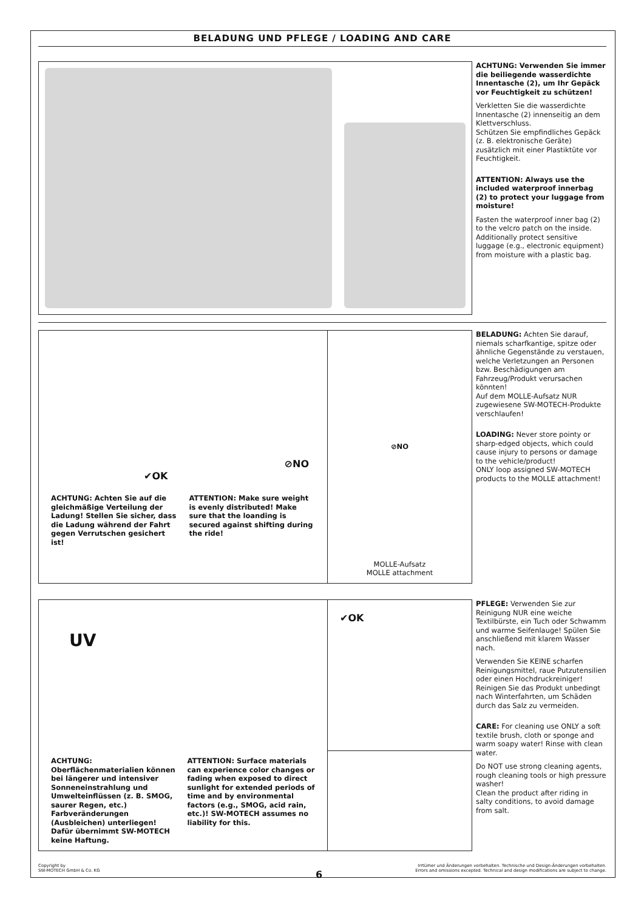BELADUNG UND PFLEGE / LOADING AND CARE
ACHTUNG: Verwenden Sie immer die beiliegende wasserdichte Innentasche (2), um Ihr Gepäck vor Feuchtigkeit zu schützen!
Verkletten Sie die wasserdichte Innentasche (2) innenseitig an dem Klettverschluss.
Schützen Sie empfindliches Gepäck (z. B. elektronische Geräte) zusätzlich mit einer Plastiktüte vor Feuchtigkeit.
ATTENTION: Always use the included waterproof innerbag (2) to protect your luggage from moisture!
Fasten the waterproof inner bag (2) to the velcro patch on the inside. Additionally protect sensitive luggage (e.g., electronic equipment) from moisture with a plastic bag.
✔OK
⊘NO
ACHTUNG: Achten Sie auf die gleichmäßige Verteilung der Ladung! Stellen Sie sicher, dass die Ladung während der Fahrt gegen Verrutschen gesichert ist!
ATTENTION: Make sure weight is evenly distributed! Make sure that the loanding is secured against shifting during the ride!
⊘NO
MOLLE-Aufsatz
MOLLE attachment
BELADUNG: Achten Sie darauf, niemals scharfkantige, spitze oder ähnliche Gegenstände zu verstauen, welche Verletzungen an Personen bzw. Beschädigungen am Fahrzeug/Produkt verursachen könnten!
Auf dem MOLLE-Aufsatz NUR zugewiesene SW-MOTECH-Produkte verschlaufen!
LOADING: Never store pointy or sharp-edged objects, which could cause injury to persons or damage to the vehicle/product!
ONLY loop assigned SW-MOTECH products to the MOLLE attachment!
UV
ACHTUNG: Oberflächenmaterialien können bei längerer und intensiver Sonneneinstrahlung und Umwelt­einflüssen (z. B. SMOG, saurer Regen, etc.) Farbveränderungen (Ausbleichen) unterliegen! Dafür übernimmt SW-MOTECH keine Haftung.
ATTENTION: Surface materials can experience color changes or fading when exposed to direct sunlight for extended periods of time and by environmental factors (e.g., SMOG, acid rain, etc.)! SW-MOTECH assumes no liability for this.
✔OK
PFLEGE: Verwenden Sie zur Reinigung NUR eine weiche Textilbürste, ein Tuch oder Schwamm und warme Seifenlauge! Spülen Sie anschließend mit klarem Wasser nach.
Verwenden Sie KEINE scharfen Reinigungsmittel, raue Putzutensi­lien oder einen Hochdruckreiniger! Reinigen Sie das Produkt unbedingt nach Winterfahrten, um Schäden durch das Salz zu vermeiden.
CARE: For cleaning use ONLY a soft textile brush, cloth or sponge and warm soapy water! Rinse with clean water.
Do NOT use strong cleaning agents, rough cleaning tools or high pressure washer!
Clean the product after riding in salty conditions, to avoid damage from salt.
Copyright by
SW-MOTECH GmbH & Co. KG
Irrtümer und Änderungen vorbehalten. Technische und Design-Änderungen vorbehalten.
Errors and omissions excepted. Technical and design modifications are subject to change.
6